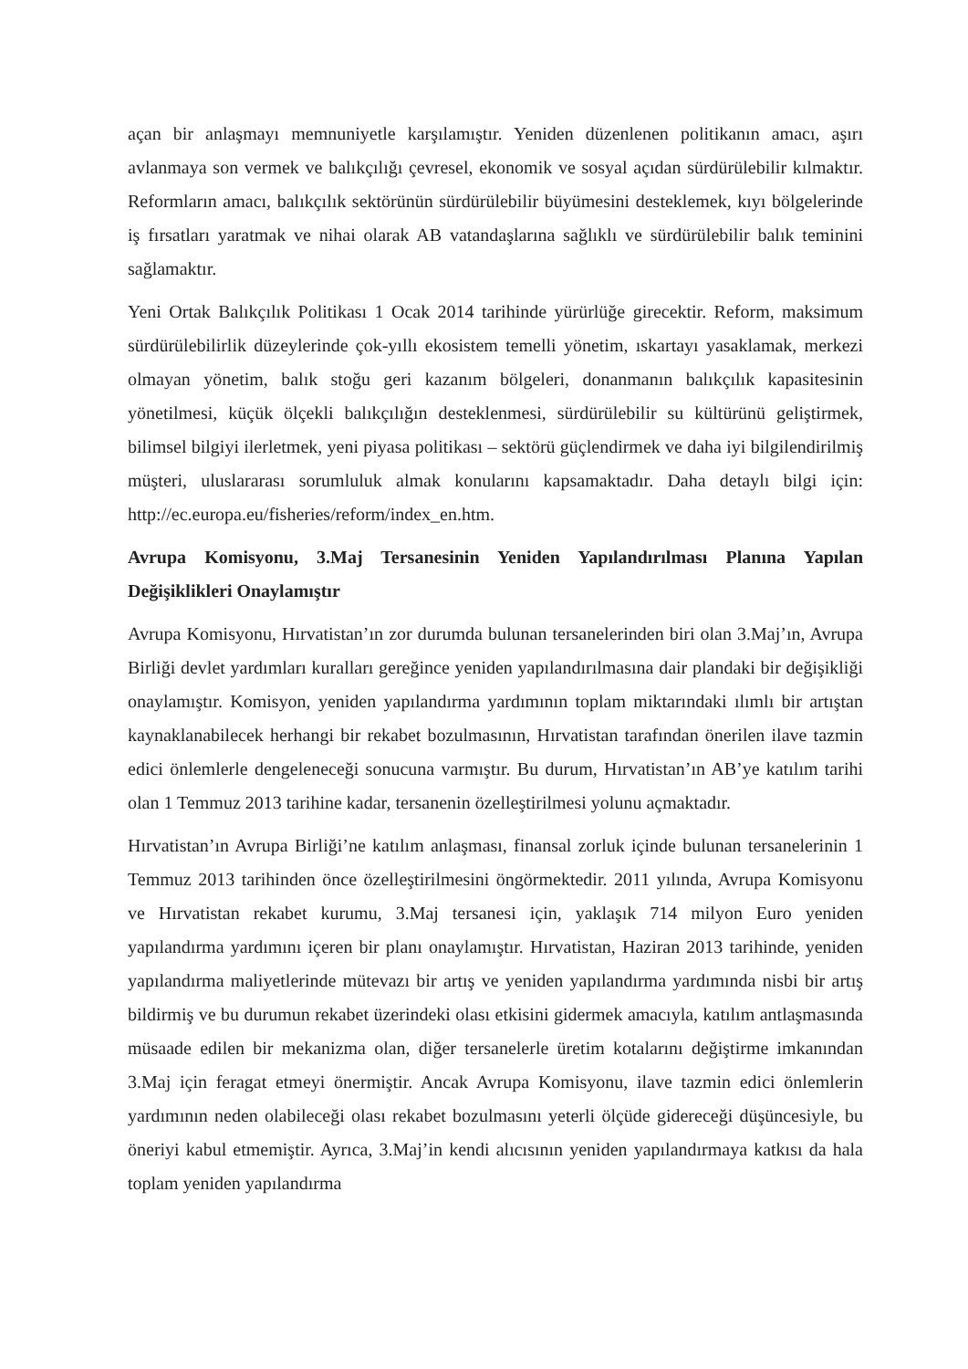açan bir anlaşmayı memnuniyetle karşılamıştır. Yeniden düzenlenen politikanın amacı, aşırı avlanmaya son vermek ve balıkçılığı çevresel, ekonomik ve sosyal açıdan sürdürülebilir kılmaktır. Reformların amacı, balıkçılık sektörünün sürdürülebilir büyümesini desteklemek, kıyı bölgelerinde iş fırsatları yaratmak ve nihai olarak AB vatandaşlarına sağlıklı ve sürdürülebilir balık teminini sağlamaktır.
Yeni Ortak Balıkçılık Politikası 1 Ocak 2014 tarihinde yürürlüğe girecektir. Reform, maksimum sürdürülebilirlik düzeylerinde çok-yıllı ekosistem temelli yönetim, ıskartayı yasaklamak, merkezi olmayan yönetim, balık stoğu geri kazanım bölgeleri, donanmanın balıkçılık kapasitesinin yönetilmesi, küçük ölçekli balıkçılığın desteklenmesi, sürdürülebilir su kültürünü geliştirmek, bilimsel bilgiyi ilerletmek, yeni piyasa politikası – sektörü güçlendirmek ve daha iyi bilgilendirilmiş müşteri, uluslararası sorumluluk almak konularını kapsamaktadır. Daha detaylı bilgi için: http://ec.europa.eu/fisheries/reform/index_en.htm.
Avrupa Komisyonu, 3.Maj Tersanesinin Yeniden Yapılandırılması Planına Yapılan Değişiklikleri Onaylamıştır
Avrupa Komisyonu, Hırvatistan’ın zor durumda bulunan tersanelerinden biri olan 3.Maj’ın, Avrupa Birliği devlet yardımları kuralları gereğince yeniden yapılandırılmasına dair plandaki bir değişikliği onaylamıştır. Komisyon, yeniden yapılandırma yardımının toplam miktarındaki ılımlı bir artıştan kaynaklanabilecek herhangi bir rekabet bozulmasının, Hırvatistan tarafından önerilen ilave tazmin edici önlemlerle dengeleneceği sonucuna varmıştır. Bu durum, Hırvatistan’ın AB’ye katılım tarihi olan 1 Temmuz 2013 tarihine kadar, tersanenin özelleştirilmesi yolunu açmaktadır.
Hırvatistan’ın Avrupa Birliği’ne katılım anlaşması, finansal zorluk içinde bulunan tersanelerinin 1 Temmuz 2013 tarihinden önce özelleştirilmesini öngörmektedir. 2011 yılında, Avrupa Komisyonu ve Hırvatistan rekabet kurumu, 3.Maj tersanesi için, yaklaşık 714 milyon Euro yeniden yapılandırma yardımını içeren bir planı onaylamıştır. Hırvatistan, Haziran 2013 tarihinde, yeniden yapılandırma maliyetlerinde mütevazı bir artış ve yeniden yapılandırma yardımında nisbi bir artış bildirmiş ve bu durumun rekabet üzerindeki olası etkisini gidermek amacıyla, katılım antlaşmasında müsaade edilen bir mekanizma olan, diğer tersanelerle üretim kotalarını değiştirme imkanından 3.Maj için feragat etmeyi önermiştir. Ancak Avrupa Komisyonu, ilave tazmin edici önlemlerin yardımının neden olabileceği olası rekabet bozulmasını yeterli ölçüde gidereceği düşüncesiyle, bu öneriyi kabul etmemiştir. Ayrıca, 3.Maj’in kendi alıcısının yeniden yapılandırmaya katkısı da hala toplam yeniden yapılandırma